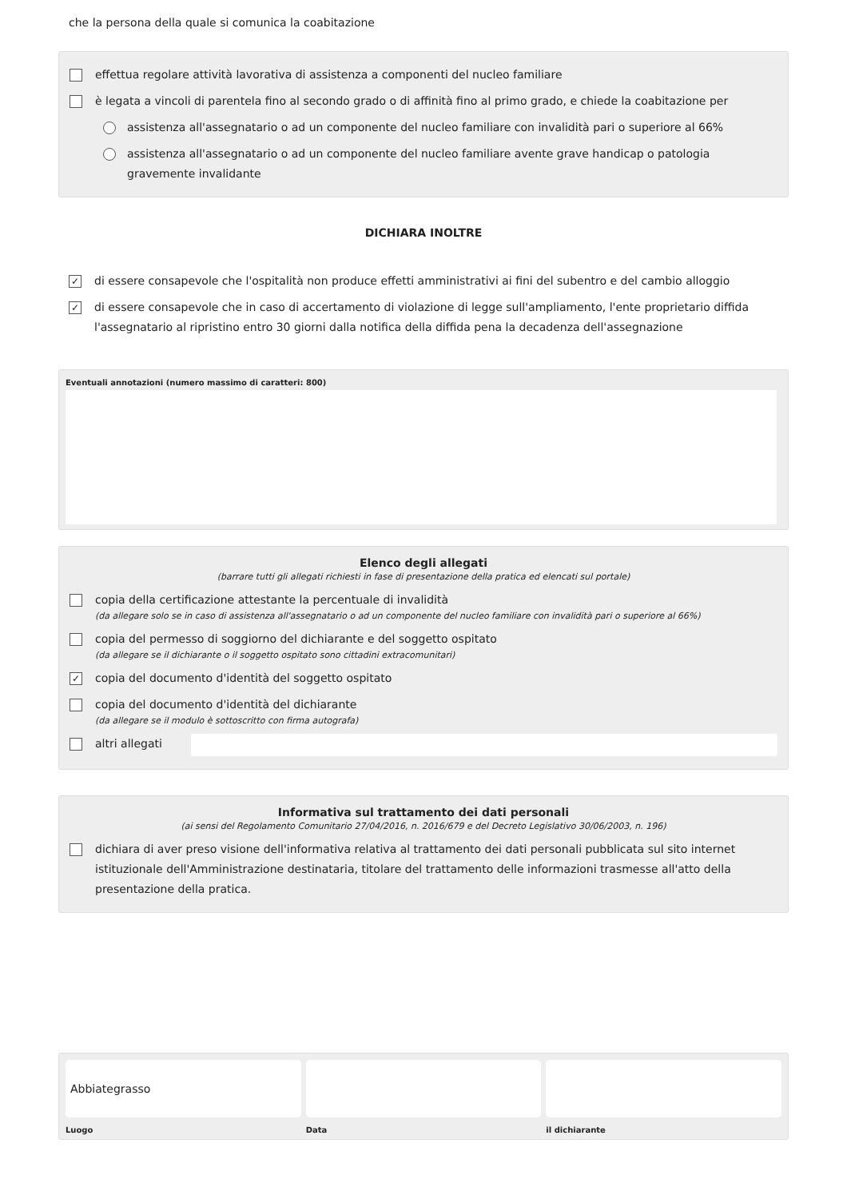che la persona della quale si comunica la coabitazione
effettua regolare attività lavorativa di assistenza a componenti del nucleo familiare
è legata a vincoli di parentela fino al secondo grado o di affinità fino al primo grado, e chiede la coabitazione per
assistenza all'assegnatario o ad un componente del nucleo familiare con invalidità pari o superiore al 66%
assistenza all'assegnatario o ad un componente del nucleo familiare avente grave handicap o patologia gravemente invalidante
DICHIARA INOLTRE
✓
di essere consapevole che l'ospitalità non produce effetti amministrativi ai fini del subentro e del cambio alloggio
✓
di essere consapevole che in caso di accertamento di violazione di legge sull'ampliamento, l'ente proprietario diffida l'assegnatario al ripristino entro 30 giorni dalla notifica della diffida pena la decadenza dell'assegnazione
Eventuali annotazioni (numero massimo di caratteri: 800)
Elenco degli allegati
(barrare tutti gli allegati richiesti in fase di presentazione della pratica ed elencati sul portale)
copia della certificazione attestante la percentuale di invalidità
(da allegare solo se in caso di assistenza all'assegnatario o ad un componente del nucleo familiare con invalidità pari o superiore al 66%)
copia del permesso di soggiorno del dichiarante e del soggetto ospitato
(da allegare se il dichiarante o il soggetto ospitato sono cittadini extracomunitari)
✓
copia del documento d'identità del soggetto ospitato
copia del documento d'identità del dichiarante
(da allegare se il modulo è sottoscritto con firma autografa)
altri allegati
Informativa sul trattamento dei dati personali
(ai sensi del Regolamento Comunitario 27/04/2016, n. 2016/679 e del Decreto Legislativo 30/06/2003, n. 196)
dichiara di aver preso visione dell'informativa relativa al trattamento dei dati personali pubblicata sul sito internet istituzionale dell'Amministrazione destinataria, titolare del trattamento delle informazioni trasmesse all'atto della presentazione della pratica.
Abbiategrasso
Luogo
Data il dichiarante